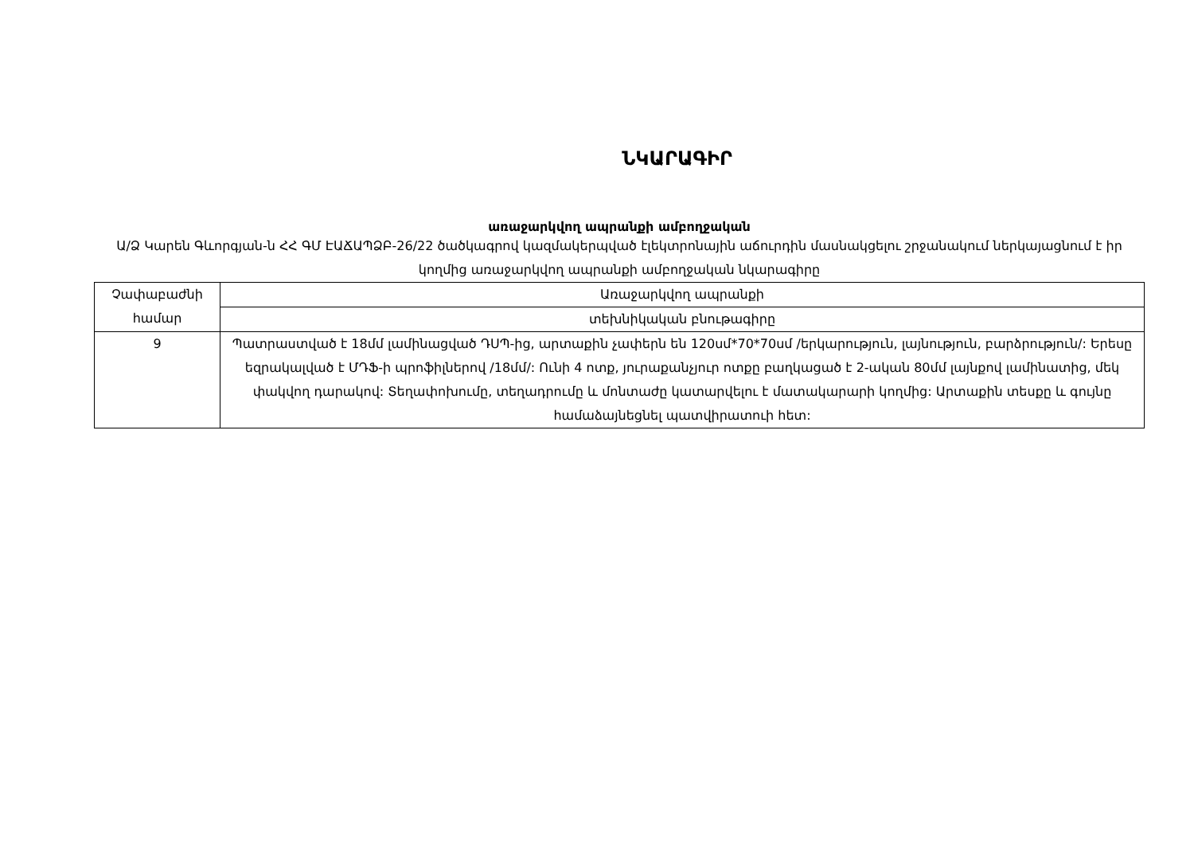ՆԿԱՐԱԳԻՐ
առաջարկվող ապրանքի ամբողջական
Ա/Ձ Կարեն Գևորգյան-ն ՀՀ ԳՄ ԷԱՃԱՊՁԲ-26/22 ծածկագրով կազմակերպված էլեկտրոնային աճուրդին մասնակցելու շրջանակում ներկայացնում է իր կողմից առաջարկվող ապրանքի ամբողջական նկարագիրը
| Չափաբաժնի համար | Առաջարկվող ապրանքի |
| | տեխնիկական բնութագիրը |
| 9 | Պատրաստված է 18մմ լամինացված ԴՍՊ-ից, արտաքին չափերն են 120սմ*70*70սմ /երկարություն, լայնություն, բարձրություն/: Երեսը եզրակալված է ՄԴՖ-ի պրոֆիլներով /18մմ/: Ունի 4 ոտք, յուրաքանչյուր ոտքը բաղկացած է 2-ական 80մմ լայնքով լամինատից, մեկ փակվող դարակով: Տեղափոխումը, տեղադրումը և մոնտաժը կատարվելու է մատակարարի կողմից: Արտաքին տեսքը և գույնը համաձայնեցնել պատվիրատուի հետ: |